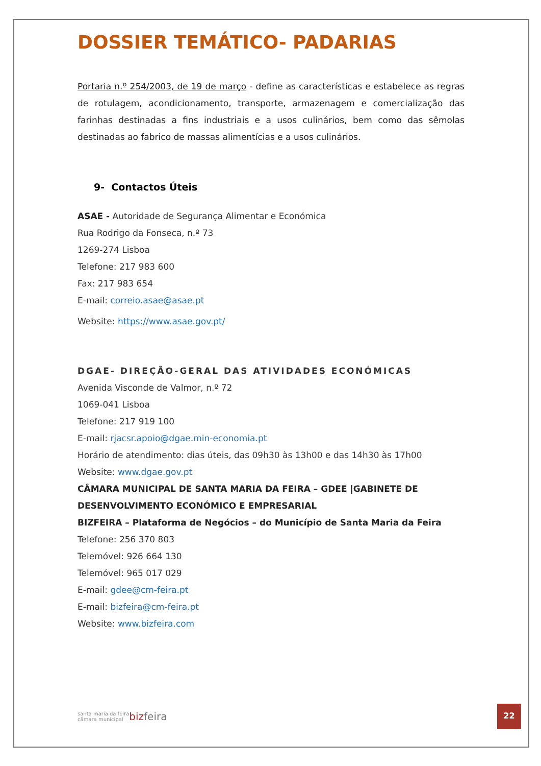DOSSIER TEMÁTICO- PADARIAS
Portaria n.º 254/2003, de 19 de março - define as características e estabelece as regras de rotulagem, acondicionamento, transporte, armazenagem e comercialização das farinhas destinadas a fins industriais e a usos culinários, bem como das sêmolas destinadas ao fabrico de massas alimentícias e a usos culinários.
9- Contactos Úteis
ASAE - Autoridade de Segurança Alimentar e Económica
Rua Rodrigo da Fonseca, n.º 73
1269-274 Lisboa
Telefone: 217 983 600
Fax: 217 983 654
E-mail: correio.asae@asae.pt
Website: https://www.asae.gov.pt/
DGAE- DIREÇÃO-GERAL DAS ATIVIDADES ECONÓMICAS
Avenida Visconde de Valmor, n.º 72
1069-041 Lisboa
Telefone: 217 919 100
E-mail: rjacsr.apoio@dgae.min-economia.pt
Horário de atendimento: dias úteis, das 09h30 às 13h00 e das 14h30 às 17h00
Website: www.dgae.gov.pt
CÂMARA MUNICIPAL DE SANTA MARIA DA FEIRA – GDEE |GABINETE DE DESENVOLVIMENTO ECONÓMICO E EMPRESARIAL
BIZFEIRA – Plataforma de Negócios – do Município de Santa Maria da Feira
Telefone: 256 370 803
Telemóvel: 926 664 130
Telemóvel: 965 017 029
E-mail: gdee@cm-feira.pt
E-mail: bizfeira@cm-feira.pt
Website: www.bizfeira.com
santa maria da feira
câmara municipal
bizfeira
22